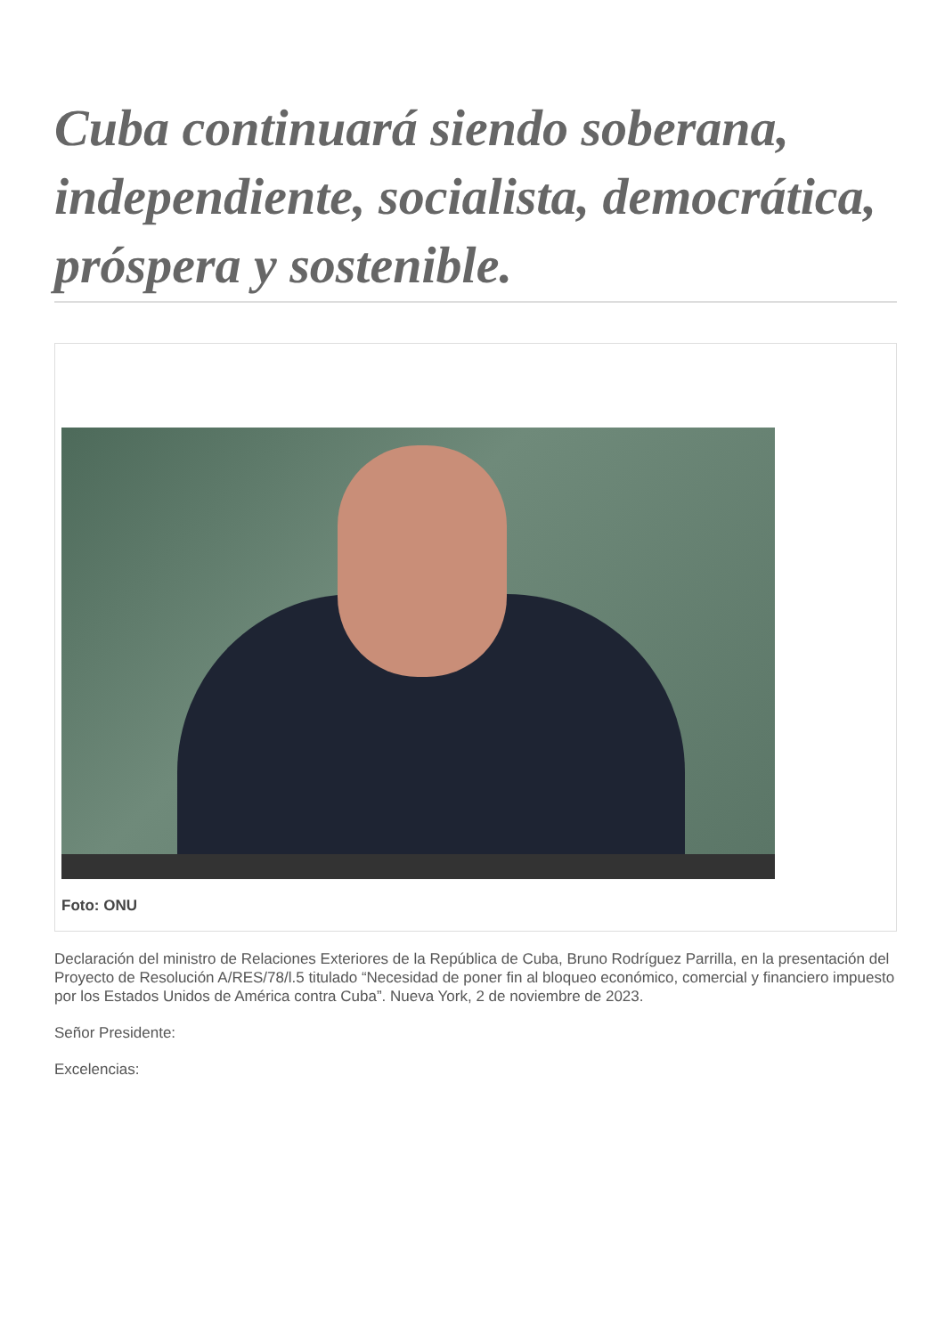Cuba continuará siendo soberana, independiente, socialista, democrática, próspera y sostenible.
Foto: ONU
Declaración del ministro de Relaciones Exteriores de la República de Cuba, Bruno Rodríguez Parrilla, en la presentación del Proyecto de Resolución A/RES/78/l.5 titulado “Necesidad de poner fin al bloqueo económico, comercial y financiero impuesto por los Estados Unidos de América contra Cuba”. Nueva York, 2 de noviembre de 2023.
Señor Presidente:
Excelencias: